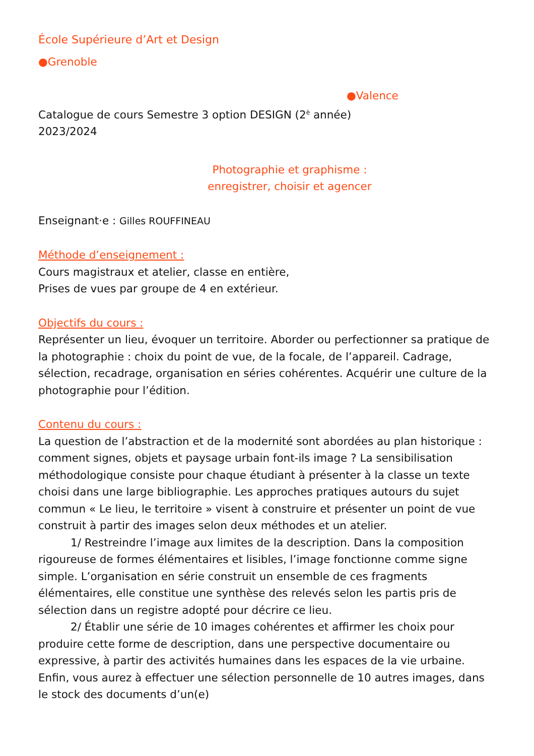École Supérieure d’Art et Design
●Grenoble
●Valence
Catalogue de cours Semestre 3 option DESIGN (2<sup>è</sup> année)
2023/2024
Photographie et graphisme :
enregistrer, choisir et agencer
Enseignant·e : Gilles ROUFFINEAU
Méthode d’enseignement :
Cours magistraux et atelier, classe en entière,
Prises de vues par groupe de 4 en extérieur.
Objectifs du cours :
Représenter un lieu, évoquer un territoire. Aborder ou perfectionner sa pratique de la photographie : choix du point de vue, de la focale, de l’appareil. Cadrage, sélection, recadrage, organisation en séries cohérentes. Acquérir une culture de la photographie pour l’édition.
Contenu du cours :
La question de l’abstraction et de la modernité sont abordées au plan historique : comment signes, objets et paysage urbain font-ils image ? La sensibilisation méthodologique consiste pour chaque étudiant à présenter à la classe un texte choisi dans une large bibliographie. Les approches pratiques autours du sujet commun « Le lieu, le territoire » visent à construire et présenter un point de vue construit à partir des images selon deux méthodes et un atelier.
1/ Restreindre l’image aux limites de la description. Dans la composition rigoureuse de formes élémentaires et lisibles, l’image fonctionne comme signe simple. L’organisation en série construit un ensemble de ces fragments élémentaires, elle constitue une synthèse des relevés selon les partis pris de sélection dans un registre adopté pour décrire ce lieu.
2/ Établir une série de 10 images cohérentes et affirmer les choix pour produire cette forme de description, dans une perspective documentaire ou expressive, à partir des activités humaines dans les espaces de la vie urbaine. Enfin, vous aurez à effectuer une sélection personnelle de 10 autres images, dans le stock des documents d’un(e)